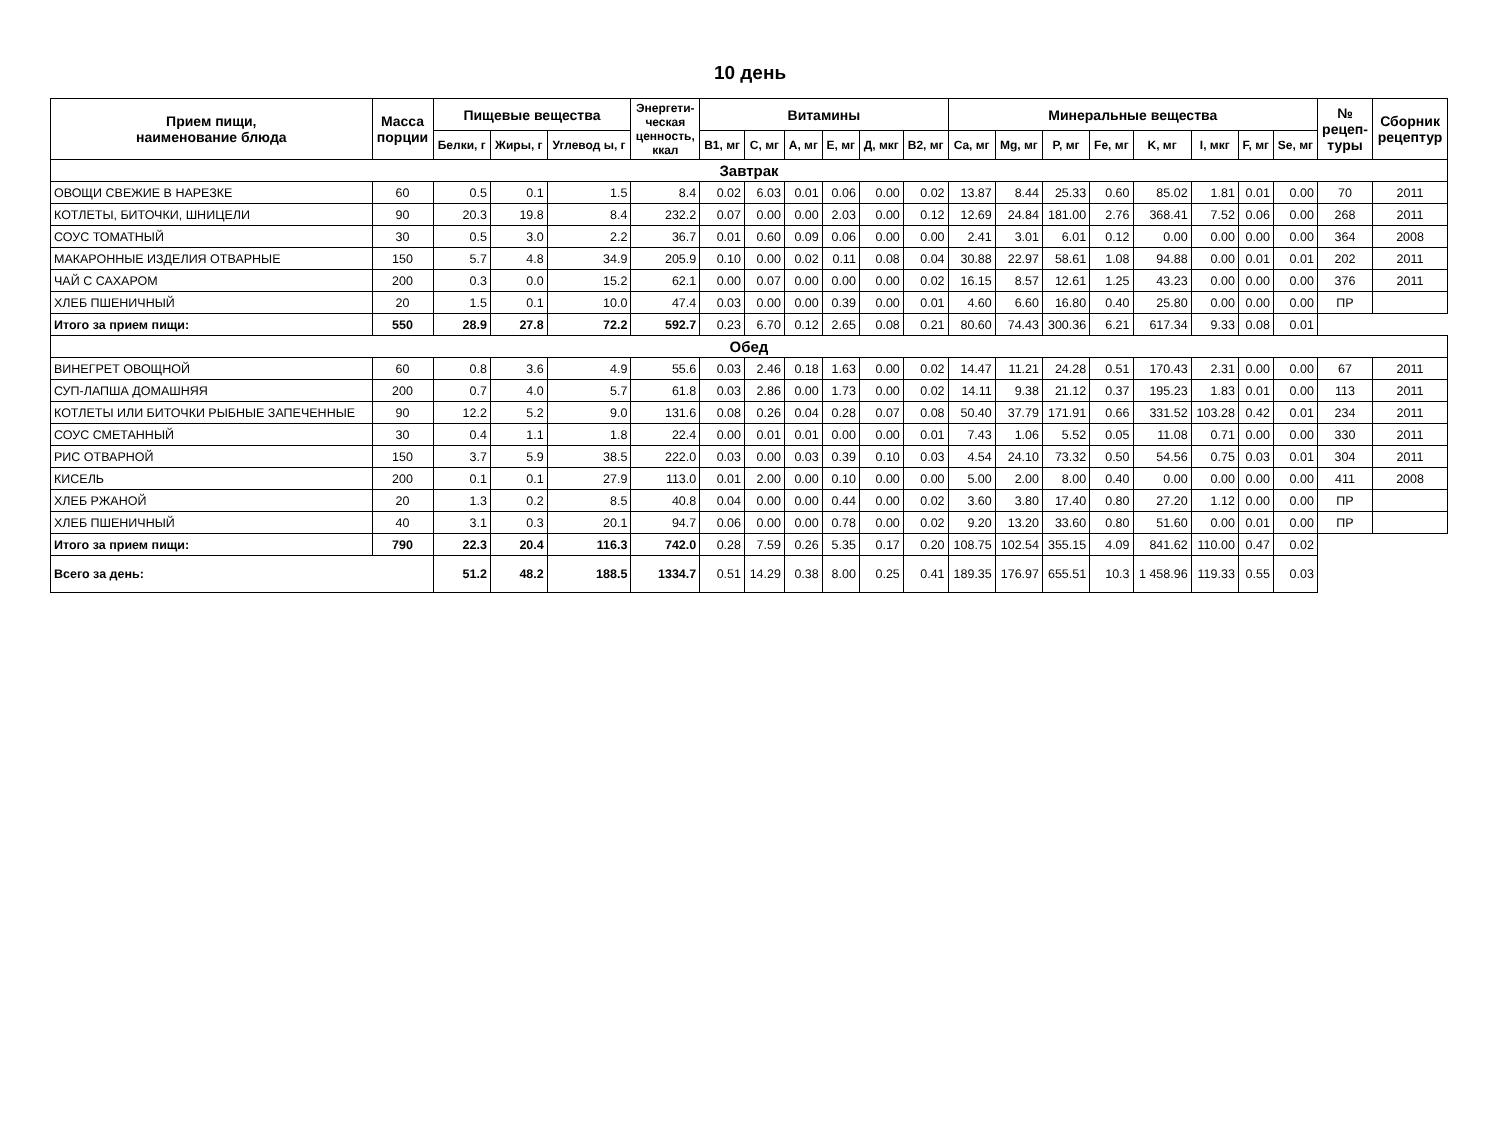10 день
| Прием пищи, наименование блюда | Масса порции | Пищевые вещества | | | Энергети- ческая ценность, ккал | Витамины | | | | | | Минеральные вещества | | | | | | | | № рецеп- туры | Сборник рецептур |
| --- | --- | --- | --- | --- | --- | --- | --- | --- | --- | --- | --- | --- | --- | --- | --- | --- | --- | --- | --- | --- | --- |
| | | Белки, г | Жиры, г | Углевод ы, г | | B1, мг | C, мг | A, мг | E, мг | Д, мкг | B2, мг | Ca, мг | Mg, мг | P, мг | Fe, мг | K, мг | I, мкг | F, мг | Se, мг | | |
| Завтрак | | | | | | | | | | | | | | | | | | | | | |
| ОВОЩИ СВЕЖИЕ В НАРЕЗКЕ | 60 | 0.5 | 0.1 | 1.5 | 8.4 | 0.02 | 6.03 | 0.01 | 0.06 | 0.00 | 0.02 | 13.87 | 8.44 | 25.33 | 0.60 | 85.02 | 1.81 | 0.01 | 0.00 | 70 | 2011 |
| КОТЛЕТЫ, БИТОЧКИ, ШНИЦЕЛИ | 90 | 20.3 | 19.8 | 8.4 | 232.2 | 0.07 | 0.00 | 0.00 | 2.03 | 0.00 | 0.12 | 12.69 | 24.84 | 181.00 | 2.76 | 368.41 | 7.52 | 0.06 | 0.00 | 268 | 2011 |
| СОУС ТОМАТНЫЙ | 30 | 0.5 | 3.0 | 2.2 | 36.7 | 0.01 | 0.60 | 0.09 | 0.06 | 0.00 | 0.00 | 2.41 | 3.01 | 6.01 | 0.12 | 0.00 | 0.00 | 0.00 | 0.00 | 364 | 2008 |
| МАКАРОННЫЕ ИЗДЕЛИЯ ОТВАРНЫЕ | 150 | 5.7 | 4.8 | 34.9 | 205.9 | 0.10 | 0.00 | 0.02 | 0.11 | 0.08 | 0.04 | 30.88 | 22.97 | 58.61 | 1.08 | 94.88 | 0.00 | 0.01 | 0.01 | 202 | 2011 |
| ЧАЙ С САХАРОМ | 200 | 0.3 | 0.0 | 15.2 | 62.1 | 0.00 | 0.07 | 0.00 | 0.00 | 0.00 | 0.02 | 16.15 | 8.57 | 12.61 | 1.25 | 43.23 | 0.00 | 0.00 | 0.00 | 376 | 2011 |
| ХЛЕБ ПШЕНИЧНЫЙ | 20 | 1.5 | 0.1 | 10.0 | 47.4 | 0.03 | 0.00 | 0.00 | 0.39 | 0.00 | 0.01 | 4.60 | 6.60 | 16.80 | 0.40 | 25.80 | 0.00 | 0.00 | 0.00 | ПР | |
| Итого за прием пищи: | 550 | 28.9 | 27.8 | 72.2 | 592.7 | 0.23 | 6.70 | 0.12 | 2.65 | 0.08 | 0.21 | 80.60 | 74.43 | 300.36 | 6.21 | 617.34 | 9.33 | 0.08 | 0.01 | | |
| Обед | | | | | | | | | | | | | | | | | | | | | |
| ВИНЕГРЕТ ОВОЩНОЙ | 60 | 0.8 | 3.6 | 4.9 | 55.6 | 0.03 | 2.46 | 0.18 | 1.63 | 0.00 | 0.02 | 14.47 | 11.21 | 24.28 | 0.51 | 170.43 | 2.31 | 0.00 | 0.00 | 67 | 2011 |
| СУП-ЛАПША ДОМАШНЯЯ | 200 | 0.7 | 4.0 | 5.7 | 61.8 | 0.03 | 2.86 | 0.00 | 1.73 | 0.00 | 0.02 | 14.11 | 9.38 | 21.12 | 0.37 | 195.23 | 1.83 | 0.01 | 0.00 | 113 | 2011 |
| КОТЛЕТЫ ИЛИ БИТОЧКИ РЫБНЫЕ ЗАПЕЧЕННЫЕ | 90 | 12.2 | 5.2 | 9.0 | 131.6 | 0.08 | 0.26 | 0.04 | 0.28 | 0.07 | 0.08 | 50.40 | 37.79 | 171.91 | 0.66 | 331.52 | 103.28 | 0.42 | 0.01 | 234 | 2011 |
| СОУС СМЕТАННЫЙ | 30 | 0.4 | 1.1 | 1.8 | 22.4 | 0.00 | 0.01 | 0.01 | 0.00 | 0.00 | 0.01 | 7.43 | 1.06 | 5.52 | 0.05 | 11.08 | 0.71 | 0.00 | 0.00 | 330 | 2011 |
| РИС ОТВАРНОЙ | 150 | 3.7 | 5.9 | 38.5 | 222.0 | 0.03 | 0.00 | 0.03 | 0.39 | 0.10 | 0.03 | 4.54 | 24.10 | 73.32 | 0.50 | 54.56 | 0.75 | 0.03 | 0.01 | 304 | 2011 |
| КИСЕЛЬ | 200 | 0.1 | 0.1 | 27.9 | 113.0 | 0.01 | 2.00 | 0.00 | 0.10 | 0.00 | 0.00 | 5.00 | 2.00 | 8.00 | 0.40 | 0.00 | 0.00 | 0.00 | 0.00 | 411 | 2008 |
| ХЛЕБ РЖАНОЙ | 20 | 1.3 | 0.2 | 8.5 | 40.8 | 0.04 | 0.00 | 0.00 | 0.44 | 0.00 | 0.02 | 3.60 | 3.80 | 17.40 | 0.80 | 27.20 | 1.12 | 0.00 | 0.00 | ПР | |
| ХЛЕБ ПШЕНИЧНЫЙ | 40 | 3.1 | 0.3 | 20.1 | 94.7 | 0.06 | 0.00 | 0.00 | 0.78 | 0.00 | 0.02 | 9.20 | 13.20 | 33.60 | 0.80 | 51.60 | 0.00 | 0.01 | 0.00 | ПР | |
| Итого за прием пищи: | 790 | 22.3 | 20.4 | 116.3 | 742.0 | 0.28 | 7.59 | 0.26 | 5.35 | 0.17 | 0.20 | 108.75 | 102.54 | 355.15 | 4.09 | 841.62 | 110.00 | 0.47 | 0.02 | | |
| Всего за день: | | 51.2 | 48.2 | 188.5 | 1334.7 | 0.51 | 14.29 | 0.38 | 8.00 | 0.25 | 0.41 | 189.35 | 176.97 | 655.51 | 10.3 | 1 458.96 | 119.33 | 0.55 | 0.03 | | |